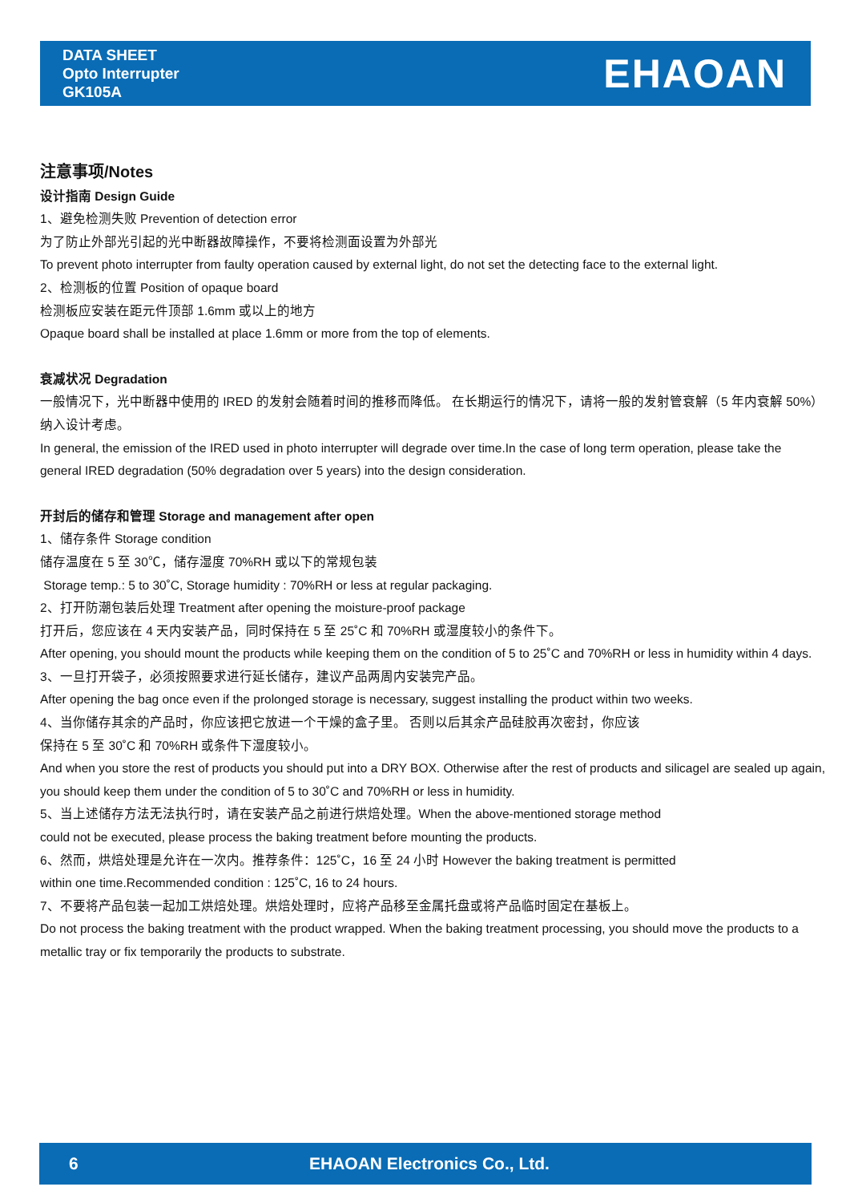DATA SHEET
Opto Interrupter
GK105A
EHAOAN
注意事项/Notes
设计指南 Design Guide
1、避免检测失败 Prevention of detection error
为了防止外部光引起的光中断器故障操作，不要将检测面设置为外部光
To prevent photo interrupter from faulty operation caused by external light, do not set the detecting face to the external light.
2、检测板的位置 Position of opaque board
检测板应安装在距元件顶部 1.6mm 或以上的地方
Opaque board shall be installed at place 1.6mm or more from the top of elements.
衰减状况 Degradation
一般情况下，光中断器中使用的 IRED 的发射会随着时间的推移而降低。 在长期运行的情况下，请将一般的发射管衰解（5 年内衰解 50%）纳入设计考虑。
In general, the emission of the IRED used in photo interrupter will degrade over time.In the case of long term operation, please take the general IRED degradation (50% degradation over 5 years) into the design consideration.
开封后的储存和管理 Storage and management after open
1、储存条件 Storage condition
储存温度在 5 至 30℃，储存湿度 70%RH 或以下的常规包装
Storage temp.: 5 to 30˚C, Storage humidity : 70%RH or less at regular packaging.
2、打开防潮包装后处理 Treatment after opening the moisture-proof package
打开后，您应该在 4 天内安装产品，同时保持在 5 至 25˚C 和 70%RH 或湿度较小的条件下。
After opening, you should mount the products while keeping them on the condition of 5 to 25˚C and 70%RH or less in humidity within 4 days.
3、一旦打开袋子，必须按照要求进行延长储存，建议产品两周内安装完产品。
After opening the bag once even if the prolonged storage is necessary, suggest installing the product within two weeks.
4、当你储存其余的产品时，你应该把它放进一个干燥的盒子里。 否则以后其余产品硅胶再次密封，你应该
保持在 5 至 30˚C 和 70%RH 或条件下湿度较小。
And when you store the rest of products you should put into a DRY BOX. Otherwise after the rest of products and silicagel are sealed up again, you should keep them under the condition of 5 to 30˚C and 70%RH or less in humidity.
5、当上述储存方法无法执行时，请在安装产品之前进行烘焙处理。When the above-mentioned storage method
could not be executed, please process the baking treatment before mounting the products.
6、然而，烘焙处理是允许在一次内。推荐条件：125˚C，16 至 24 小时 However the baking treatment is permitted
within one time.Recommended condition : 125˚C, 16 to 24 hours.
7、不要将产品包装一起加工烘焙处理。烘焙处理时，应将产品移至金属托盘或将产品临时固定在基板上。
Do not process the baking treatment with the product wrapped. When the baking treatment processing, you should move the products to a metallic tray or fix temporarily the products to substrate.
6 EHAOAN Electronics Co., Ltd.